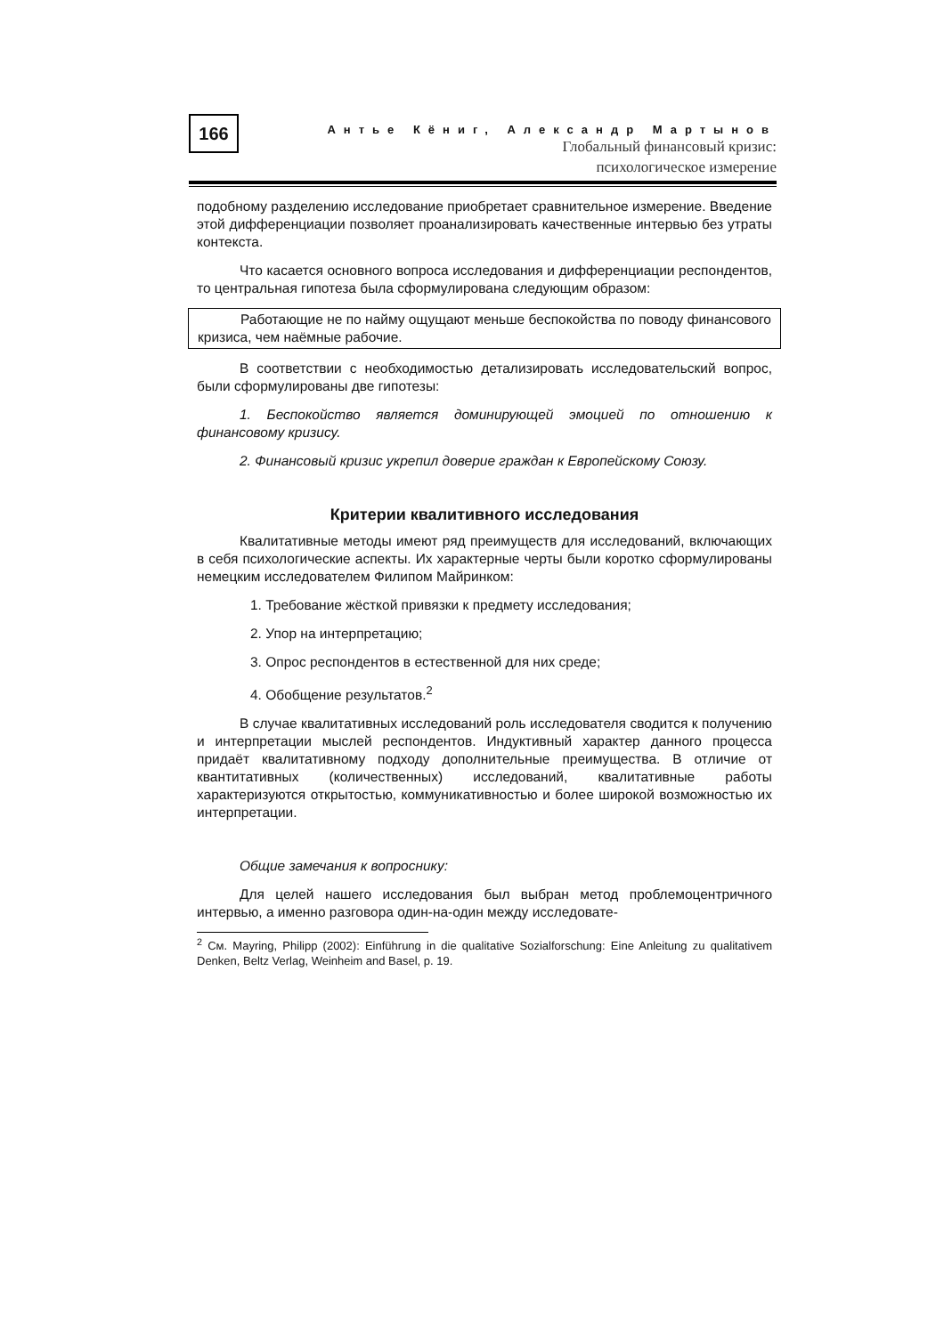166
Антье Кёниг, Александр Мартынов
Глобальный финансовый кризис:
психологическое измерение
подобному разделению исследование приобретает сравнительное измерение. Введение этой дифференциации позволяет проанализировать качественные интервью без утраты контекста.
Что касается основного вопроса исследования и дифференциации респондентов, то центральная гипотеза была сформулирована следующим образом:
Работающие не по найму ощущают меньше беспокойства по поводу финансового кризиса, чем наёмные рабочие.
В соответствии с необходимостью детализировать исследовательский вопрос, были сформулированы две гипотезы:
1. Беспокойство является доминирующей эмоцией по отношению к финансовому кризису.
2. Финансовый кризис укрепил доверие граждан к Европейскому Союзу.
Критерии квалитивного исследования
Квалитативные методы имеют ряд преимуществ для исследований, включающих в себя психологические аспекты. Их характерные черты были коротко сформулированы немецким исследователем Филипом Майринком:
1. Требование жёсткой привязки к предмету исследования;
2. Упор на интерпретацию;
3. Опрос респондентов в естественной для них среде;
4. Обобщение результатов.<sup>2</sup>
В случае квалитативных исследований роль исследователя сводится к получению и интерпретации мыслей респондентов. Индуктивный характер данного процесса придаёт квалитативному подходу дополнительные преимущества. В отличие от квантитативных (количественных) исследований, квалитативные работы характеризуются открытостью, коммуникативностью и более широкой возможностью их интерпретации.
Общие замечания к вопроснику:
Для целей нашего исследования был выбран метод проблемоцентричного интервью, а именно разговора один-на-один между исследовате-
<sup>2</sup> См. Mayring, Philipp (2002): Einführung in die qualitative Sozialforschung: Eine Anleitung zu qualitativem Denken, Beltz Verlag, Weinheim and Basel, p. 19.